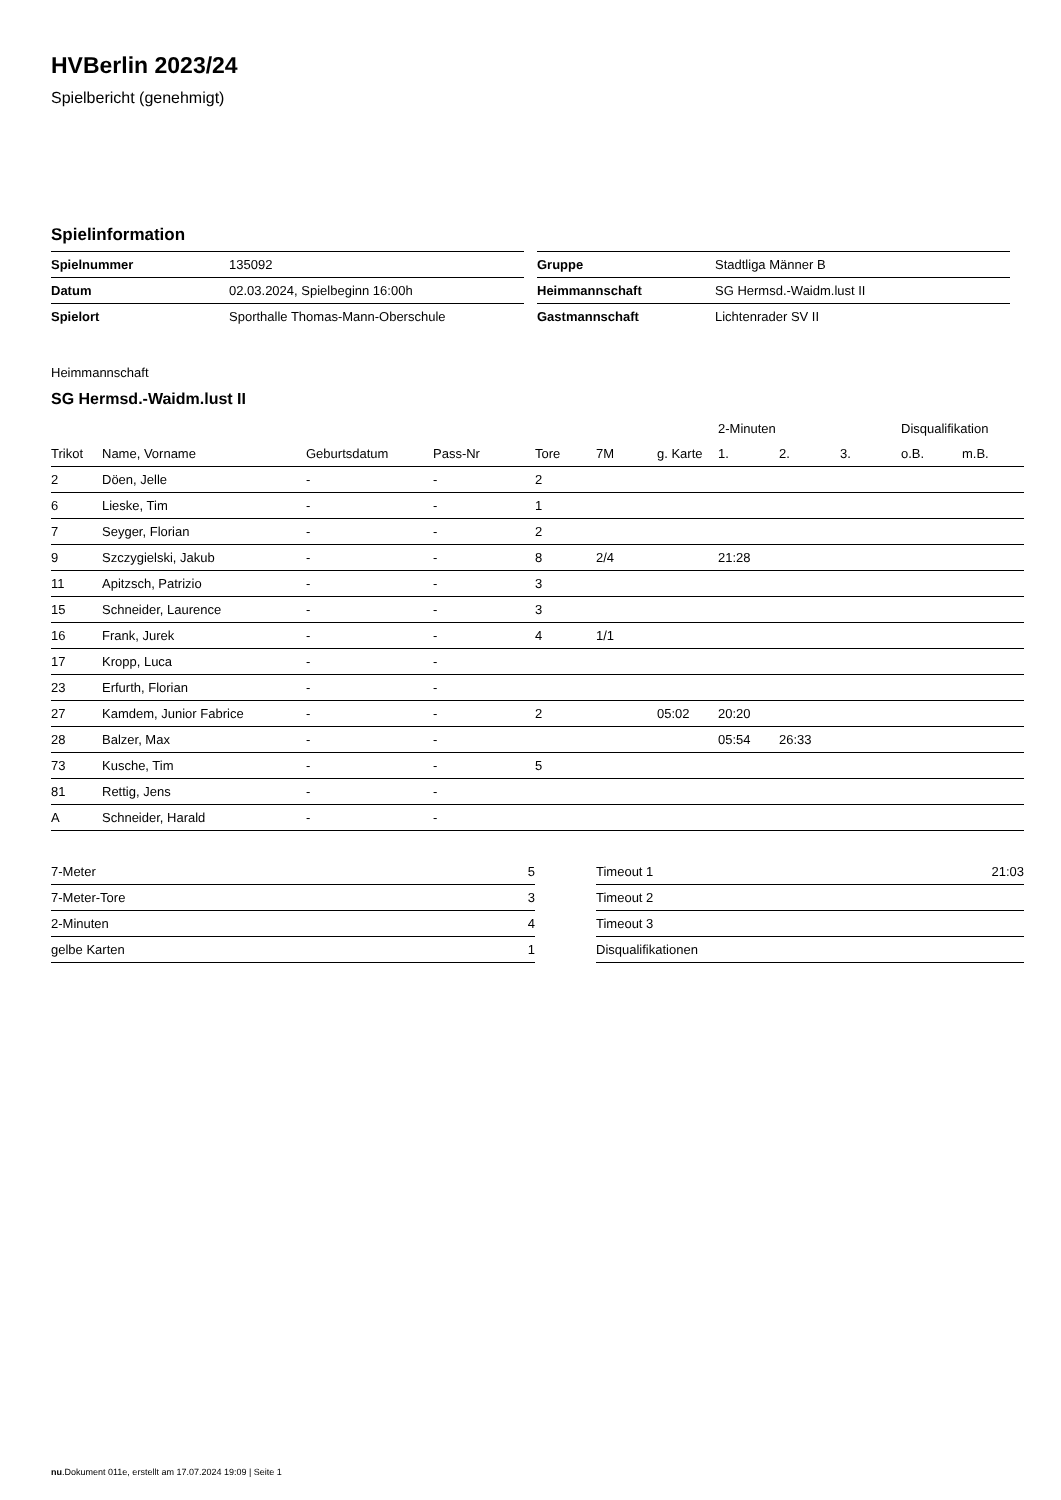HVBerlin 2023/24
Spielbericht (genehmigt)
Spielinformation
| Spielnummer | 135092 |
| Datum | 02.03.2024, Spielbeginn 16:00h |
| Spielort | Sporthalle Thomas-Mann-Oberschule |
| Gruppe | Stadtliga Männer B |
| Heimmannschaft | SG Hermsd.-Waidm.lust II |
| Gastmannschaft | Lichtenrader SV II |
Heimmannschaft
SG Hermsd.-Waidm.lust II
| | | | | | | | 2-Minuten | | | Disqualifikation | |
| --- | --- | --- | --- | --- | --- | --- | --- | --- | --- | --- | --- |
| Trikot | Name, Vorname | Geburtsdatum | Pass-Nr | Tore | 7M | g. Karte | 1. | 2. | 3. | o.B. | m.B. |
| 2 | Döen, Jelle | - | - | 2 | | | | | | | |
| 6 | Lieske, Tim | - | - | 1 | | | | | | | |
| 7 | Seyger, Florian | - | - | 2 | | | | | | | |
| 9 | Szczygielski, Jakub | - | - | 8 | 2/4 | | 21:28 | | | | |
| 11 | Apitzsch, Patrizio | - | - | 3 | | | | | | | |
| 15 | Schneider, Laurence | - | - | 3 | | | | | | | |
| 16 | Frank, Jurek | - | - | 4 | 1/1 | | | | | | |
| 17 | Kropp, Luca | - | - | | | | | | | | |
| 23 | Erfurth, Florian | - | - | | | | | | | | |
| 27 | Kamdem, Junior Fabrice | - | - | 2 | | 05:02 | 20:20 | | | | |
| 28 | Balzer, Max | - | - | | | | 05:54 | 26:33 | | | |
| 73 | Kusche, Tim | - | - | 5 | | | | | | | |
| 81 | Rettig, Jens | - | - | | | | | | | | |
| A | Schneider, Harald | - | - | | | | | | | | |
| 7-Meter | 5 |
| 7-Meter-Tore | 3 |
| 2-Minuten | 4 |
| gelbe Karten | 1 |
| Timeout 1 | 21:03 |
| Timeout 2 | |
| Timeout 3 | |
| Disqualifikationen | |
nu.Dokument 011e, erstellt am 17.07.2024 19:09 | Seite 1